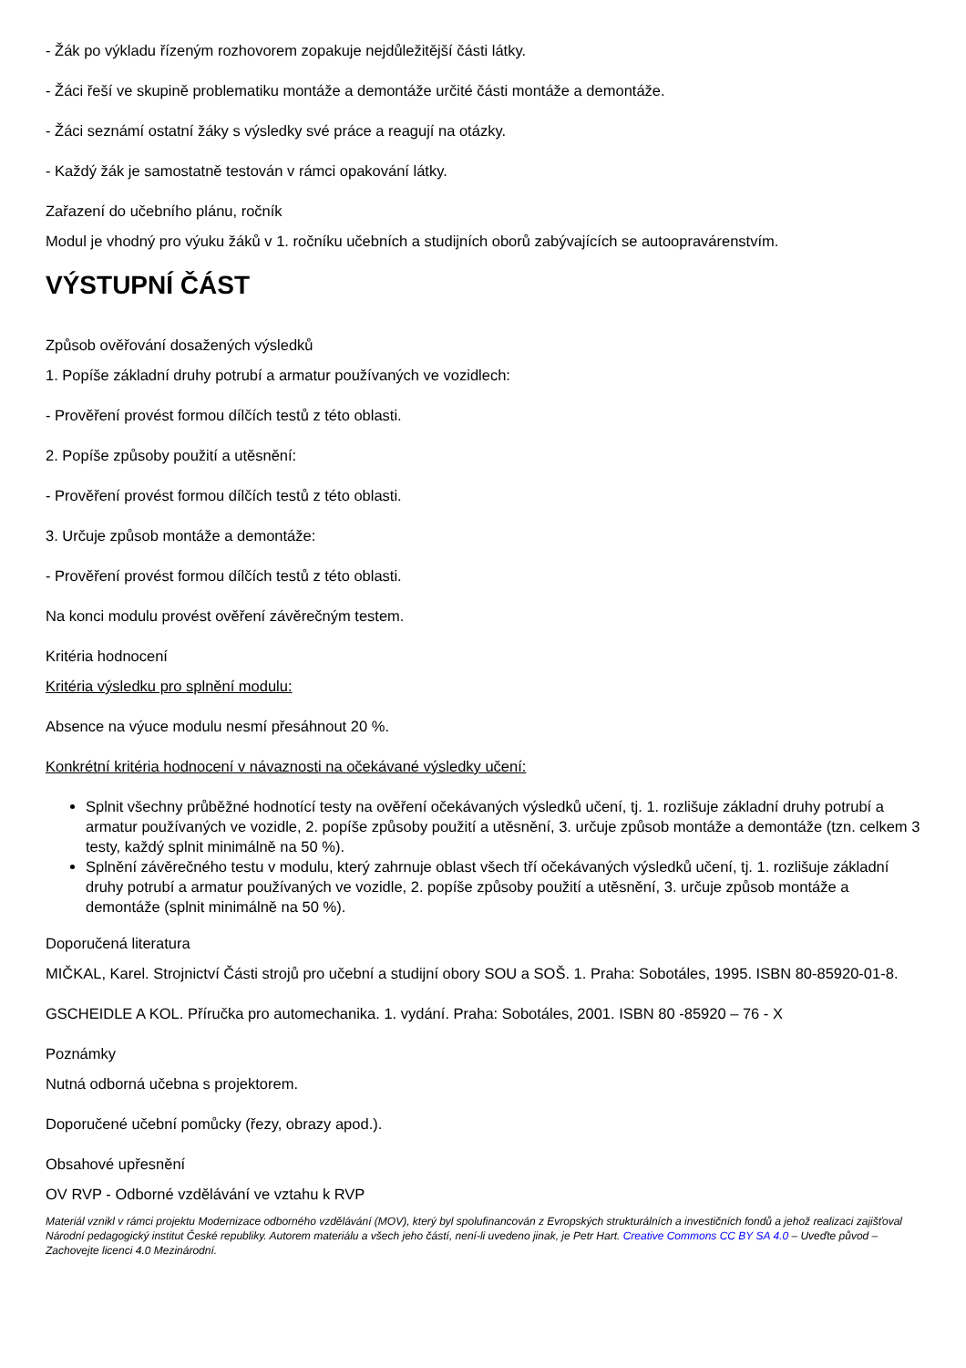- Žák po výkladu řízeným rozhovorem zopakuje nejdůležitější části látky.
- Žáci řeší ve skupině problematiku montáže a demontáže určité části montáže a demontáže.
- Žáci seznámí ostatní žáky s výsledky své práce a reagují na otázky.
- Každý žák je samostatně testován v rámci opakování látky.
Zařazení do učebního plánu, ročník
Modul je vhodný pro výuku žáků v 1. ročníku učebních a studijních oborů zabývajících se autoopravárenstvím.
VÝSTUPNÍ ČÁST
Způsob ověřování dosažených výsledků
1. Popíše základní druhy potrubí a armatur používaných ve vozidlech:
- Prověření provést formou dílčích testů z této oblasti.
2. Popíše způsoby použití a utěsnění:
- Prověření provést formou dílčích testů z této oblasti.
3. Určuje způsob montáže a demontáže:
- Prověření provést formou dílčích testů z této oblasti.
Na konci modulu provést ověření závěrečným testem.
Kritéria hodnocení
Kritéria výsledku pro splnění modulu:
Absence na výuce modulu nesmí přesáhnout 20 %.
Konkrétní kritéria hodnocení v návaznosti na očekávané výsledky učení:
Splnit všechny průběžné hodnotící testy na ověření očekávaných výsledků učení, tj. 1. rozlišuje základní druhy potrubí a armatur používaných ve vozidle, 2. popíše způsoby použití a utěsnění, 3. určuje způsob montáže a demontáže (tzn. celkem 3 testy, každý splnit minimálně na 50 %).
Splnění závěrečného testu v modulu, který zahrnuje oblast všech tří očekávaných výsledků učení, tj. 1. rozlišuje základní druhy potrubí a armatur používaných ve vozidle, 2. popíše způsoby použití a utěsnění, 3. určuje způsob montáže a demontáže (splnit minimálně na 50 %).
Doporučená literatura
MIČKAL, Karel. Strojnictví Části strojů pro učební a studijní obory SOU a SOŠ. 1. Praha: Sobotáles, 1995. ISBN 80-85920-01-8.
GSCHEIDLE A KOL. Příručka pro automechanika. 1. vydání. Praha: Sobotáles, 2001. ISBN 80 -85920 – 76 - X
Poznámky
Nutná odborná učebna s projektorem.
Doporučené učební pomůcky (řezy, obrazy apod.).
Obsahové upřesnění
OV RVP - Odborné vzdělávání ve vztahu k RVP
Materiál vznikl v rámci projektu Modernizace odborného vzdělávání (MOV), který byl spolufinancován z Evropských strukturálních a investičních fondů a jehož realizaci zajišťoval Národní pedagogický institut České republiky. Autorem materiálu a všech jeho částí, není-li uvedeno jinak, je Petr Hart. Creative Commons CC BY SA 4.0 – Uveďte původ – Zachovejte licenci 4.0 Mezinárodní.